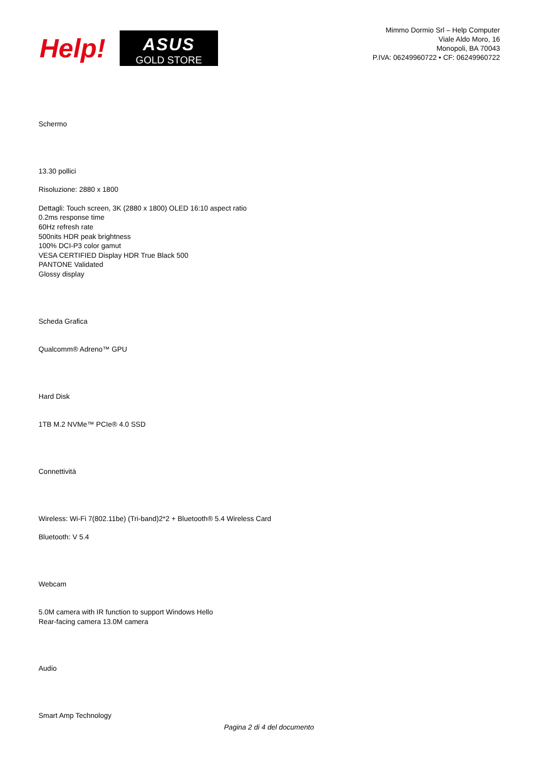Help!
ASUS
GOLD STORE
Mimmo Dormio Srl – Help Computer
Viale Aldo Moro, 16
Monopoli, BA 70043
P.IVA: 06249960722 • CF: 06249960722
Schermo
13.30 pollici
Risoluzione: 2880 x 1800
Dettagli: Touch screen, 3K (2880 x 1800) OLED 16:10 aspect ratio
0.2ms response time
60Hz refresh rate
500nits HDR peak brightness
100% DCI-P3 color gamut
VESA CERTIFIED Display HDR True Black 500
PANTONE Validated
Glossy display
Scheda Grafica
Qualcomm® Adreno™ GPU
Hard Disk
1TB M.2 NVMe™ PCIe® 4.0 SSD
Connettività
Wireless: Wi-Fi 7(802.11be) (Tri-band)2*2 + Bluetooth® 5.4 Wireless Card
Bluetooth: V 5.4
Webcam
5.0M camera with IR function to support Windows Hello
Rear-facing camera 13.0M camera
Audio
Smart Amp Technology
Pagina 2 di 4 del documento